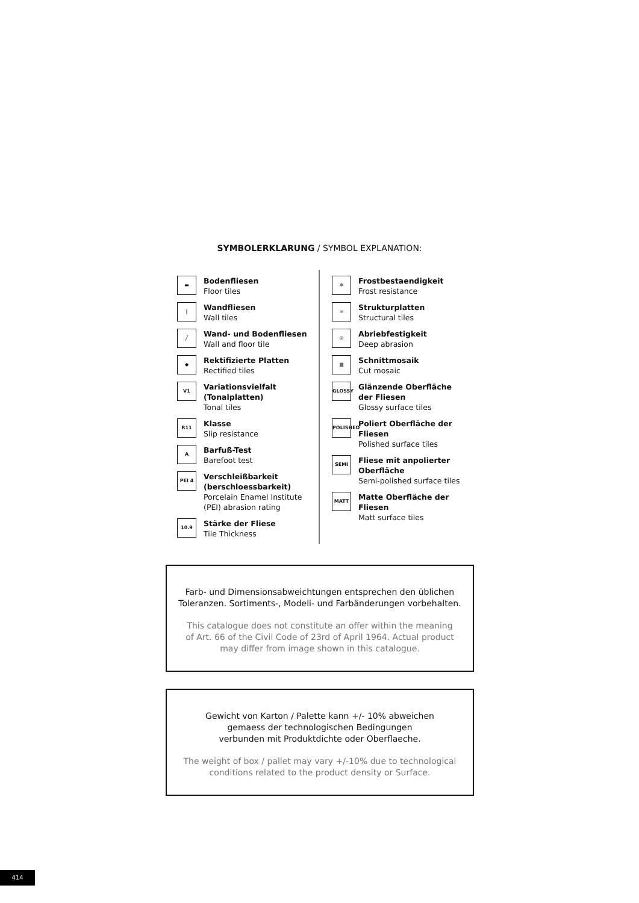SYMBOLERKLARUNG / SYMBOL EXPLANATION:
▬
Bodenfliesen
Floor tiles
|
Wandfliesen
Wall tiles
╱
Wand- und Bodenfliesen
Wall and floor tile
◆
Rektifizierte Platten
Rectified tiles
V1
Variationsvielfalt (Tonalplatten)
Tonal tiles
R11
Klasse
Slip resistance
A
Barfuß-Test
Barefoot test
PEI 4
Verschleißbarkeit (berschloessbarkeit)
Porcelain Enamel Institute (PEI) abrasion rating
10.9
Stärke der Fliese
Tile Thickness
❄
Frostbestaendigkeit
Frost resistance
≈
Strukturplatten
Structural tiles
◎
Abriebfestigkeit
Deep abrasion
▦
Schnittmosaik
Cut mosaic
GLOSSY
Glänzende Oberfläche der Fliesen
Glossy surface tiles
POLISHED
Poliert Oberfläche der Fliesen
Polished surface tiles
SEMI
Fliese mit anpolierter Oberfläche
Semi-polished surface tiles
MATT
Matte Oberfläche der Fliesen
Matt surface tiles
Farb- und Dimensionsabweichtungen entsprechen den üblichen
Toleranzen. Sortiments-, Modeli- und Farbänderungen vorbehalten.
This catalogue does not constitute an offer within the meaning
of Art. 66 of the Civil Code of 23rd of April 1964. Actual product
may differ from image shown in this catalogue.
Gewicht von Karton / Palette kann +/- 10% abweichen
gemaess der technologischen Bedingungen
verbunden mit Produktdichte oder Oberflaeche.
The weight of box / pallet may vary +/-10% due to technological
conditions related to the product density or Surface.
414